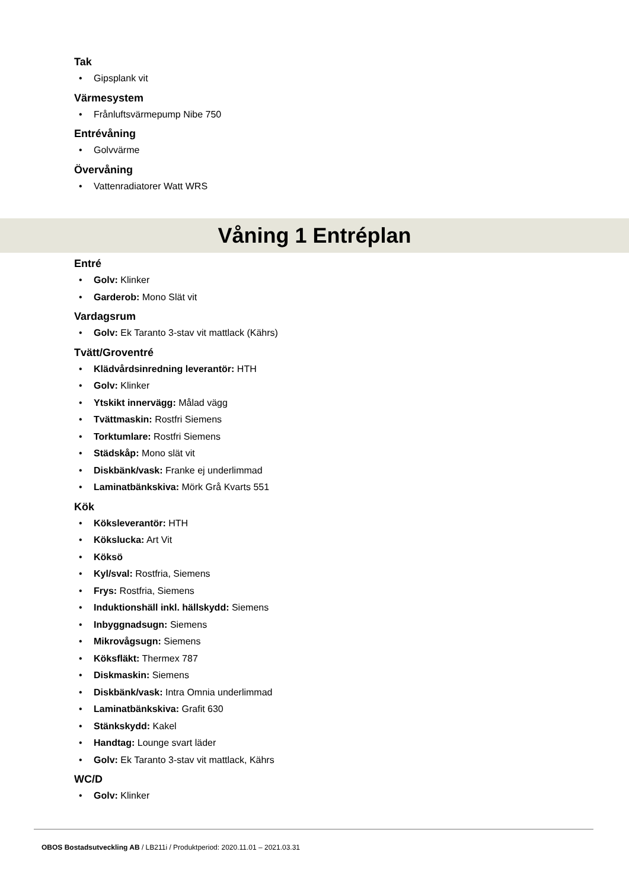Tak
• Gipsplank vit
Värmesystem
• Frånluftsvärmepump Nibe 750
Entrévåning
• Golvvärme
Övervåning
• Vattenradiatorer Watt WRS
Våning 1 Entréplan
Entré
• Golv: Klinker
• Garderob: Mono Slät vit
Vardagsrum
• Golv: Ek Taranto 3-stav vit mattlack (Kährs)
Tvätt/Groventré
• Klädvårdsinredning leverantör: HTH
• Golv: Klinker
• Ytskikt innervägg: Målad vägg
• Tvättmaskin: Rostfri Siemens
• Torktumlare: Rostfri Siemens
• Städskåp: Mono slät vit
• Diskbänk/vask: Franke ej underlimmad
• Laminatbänkskiva: Mörk Grå Kvarts 551
Kök
• Köksleverantör: HTH
• Kökslucka: Art Vit
• Köksö
• Kyl/sval: Rostfria, Siemens
• Frys: Rostfria, Siemens
• Induktionshäll inkl. hällskydd: Siemens
• Inbyggnadsugn: Siemens
• Mikrovågsugn: Siemens
• Köksfläkt: Thermex 787
• Diskmaskin: Siemens
• Diskbänk/vask: Intra Omnia underlimmad
• Laminatbänkskiva: Grafit 630
• Stänkskydd: Kakel
• Handtag: Lounge svart läder
• Golv: Ek Taranto 3-stav vit mattlack, Kährs
WC/D
• Golv: Klinker
OBOS Bostadsutveckling AB / LB211i / Produktperiod: 2020.11.01 – 2021.03.31